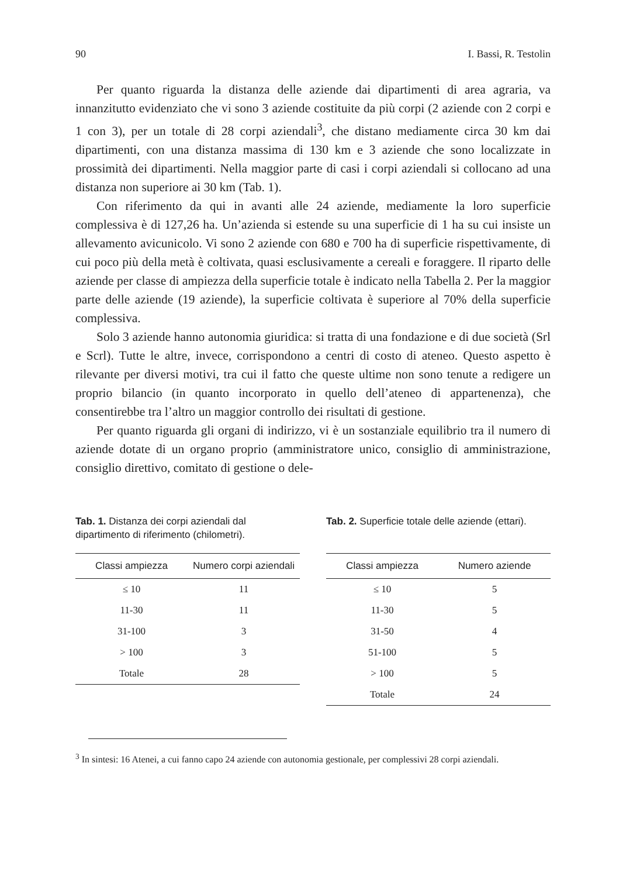90 I. Bassi, R. Testolin
Per quanto riguarda la distanza delle aziende dai dipartimenti di area agraria, va innanzitutto evidenziato che vi sono 3 aziende costituite da più corpi (2 aziende con 2 corpi e 1 con 3), per un totale di 28 corpi aziendali<sup>3</sup>, che distano mediamente circa 30 km dai dipartimenti, con una distanza massima di 130 km e 3 aziende che sono localizzate in prossimità dei dipartimenti. Nella maggior parte di casi i corpi aziendali si collocano ad una distanza non superiore ai 30 km (Tab. 1).
Con riferimento da qui in avanti alle 24 aziende, mediamente la loro superficie complessiva è di 127,26 ha. Un’azienda si estende su una superficie di 1 ha su cui insiste un allevamento avicunicolo. Vi sono 2 aziende con 680 e 700 ha di superficie rispettivamente, di cui poco più della metà è coltivata, quasi esclusivamente a cereali e foraggere. Il riparto delle aziende per classe di ampiezza della superficie totale è indicato nella Tabella 2. Per la maggior parte delle aziende (19 aziende), la superficie coltivata è superiore al 70% della superficie complessiva.
Solo 3 aziende hanno autonomia giuridica: si tratta di una fondazione e di due società (Srl e Scrl). Tutte le altre, invece, corrispondono a centri di costo di ateneo. Questo aspetto è rilevante per diversi motivi, tra cui il fatto che queste ultime non sono tenute a redigere un proprio bilancio (in quanto incorporato in quello dell’ateneo di appartenenza), che consentirebbe tra l’altro un maggior controllo dei risultati di gestione.
Per quanto riguarda gli organi di indirizzo, vi è un sostanziale equilibrio tra il numero di aziende dotate di un organo proprio (amministratore unico, consiglio di amministrazione, consiglio direttivo, comitato di gestione o dele-
Tab. 1. Distanza dei corpi aziendali dal dipartimento di riferimento (chilometri).
| Classi ampiezza | Numero corpi aziendali |
| --- | --- |
| ≤ 10 | 11 |
| 11-30 | 11 |
| 31-100 | 3 |
| > 100 | 3 |
| Totale | 28 |
Tab. 2. Superficie totale delle aziende (ettari).
| Classi ampiezza | Numero aziende |
| --- | --- |
| ≤ 10 | 5 |
| 11-30 | 5 |
| 31-50 | 4 |
| 51-100 | 5 |
| > 100 | 5 |
| Totale | 24 |
<sup>3</sup> In sintesi: 16 Atenei, a cui fanno capo 24 aziende con autonomia gestionale, per complessivi 28 corpi aziendali.